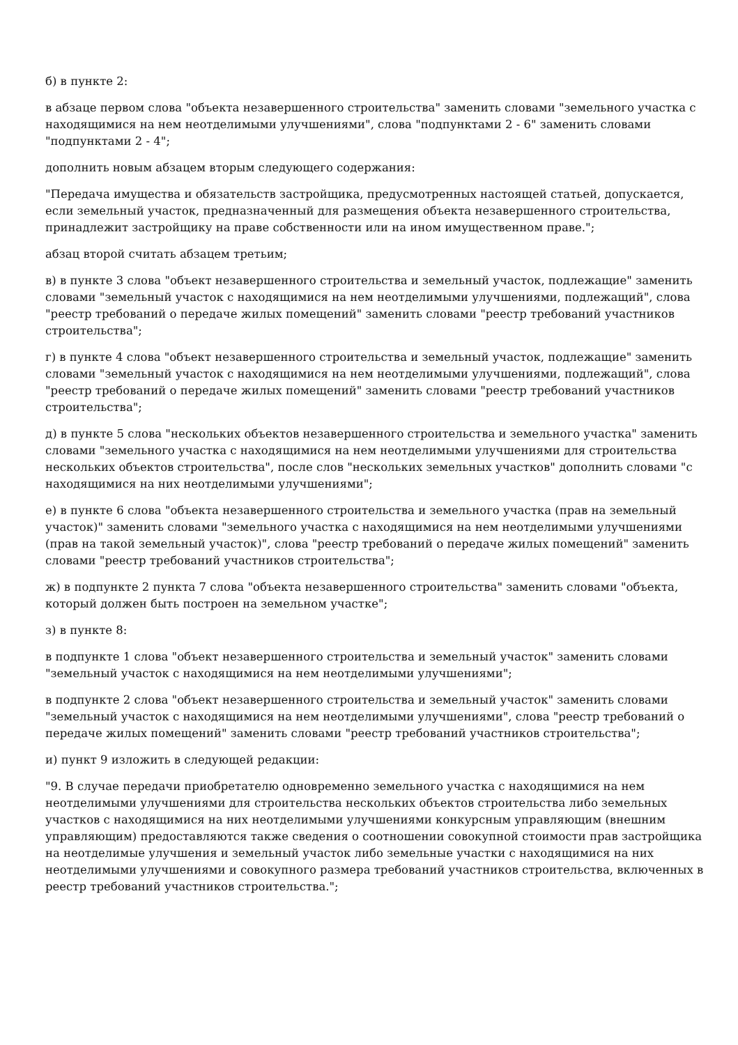б) в пункте 2:
в абзаце первом слова "объекта незавершенного строительства" заменить словами "земельного участка с находящимися на нем неотделимыми улучшениями", слова "подпунктами 2 - 6" заменить словами "подпунктами 2 - 4";
дополнить новым абзацем вторым следующего содержания:
"Передача имущества и обязательств застройщика, предусмотренных настоящей статьей, допускается, если земельный участок, предназначенный для размещения объекта незавершенного строительства, принадлежит застройщику на праве собственности или на ином имущественном праве.";
абзац второй считать абзацем третьим;
в) в пункте 3 слова "объект незавершенного строительства и земельный участок, подлежащие" заменить словами "земельный участок с находящимися на нем неотделимыми улучшениями, подлежащий", слова "реестр требований о передаче жилых помещений" заменить словами "реестр требований участников строительства";
г) в пункте 4 слова "объект незавершенного строительства и земельный участок, подлежащие" заменить словами "земельный участок с находящимися на нем неотделимыми улучшениями, подлежащий", слова "реестр требований о передаче жилых помещений" заменить словами "реестр требований участников строительства";
д) в пункте 5 слова "нескольких объектов незавершенного строительства и земельного участка" заменить словами "земельного участка с находящимися на нем неотделимыми улучшениями для строительства нескольких объектов строительства", после слов "нескольких земельных участков" дополнить словами "с находящимися на них неотделимыми улучшениями";
е) в пункте 6 слова "объекта незавершенного строительства и земельного участка (прав на земельный участок)" заменить словами "земельного участка с находящимися на нем неотделимыми улучшениями (прав на такой земельный участок)", слова "реестр требований о передаче жилых помещений" заменить словами "реестр требований участников строительства";
ж) в подпункте 2 пункта 7 слова "объекта незавершенного строительства" заменить словами "объекта, который должен быть построен на земельном участке";
з) в пункте 8:
в подпункте 1 слова "объект незавершенного строительства и земельный участок" заменить словами "земельный участок с находящимися на нем неотделимыми улучшениями";
в подпункте 2 слова "объект незавершенного строительства и земельный участок" заменить словами "земельный участок с находящимися на нем неотделимыми улучшениями", слова "реестр требований о передаче жилых помещений" заменить словами "реестр требований участников строительства";
и) пункт 9 изложить в следующей редакции:
"9. В случае передачи приобретателю одновременно земельного участка с находящимися на нем неотделимыми улучшениями для строительства нескольких объектов строительства либо земельных участков с находящимися на них неотделимыми улучшениями конкурсным управляющим (внешним управляющим) предоставляются также сведения о соотношении совокупной стоимости прав застройщика на неотделимые улучшения и земельный участок либо земельные участки с находящимися на них неотделимыми улучшениями и совокупного размера требований участников строительства, включенных в реестр требований участников строительства.";